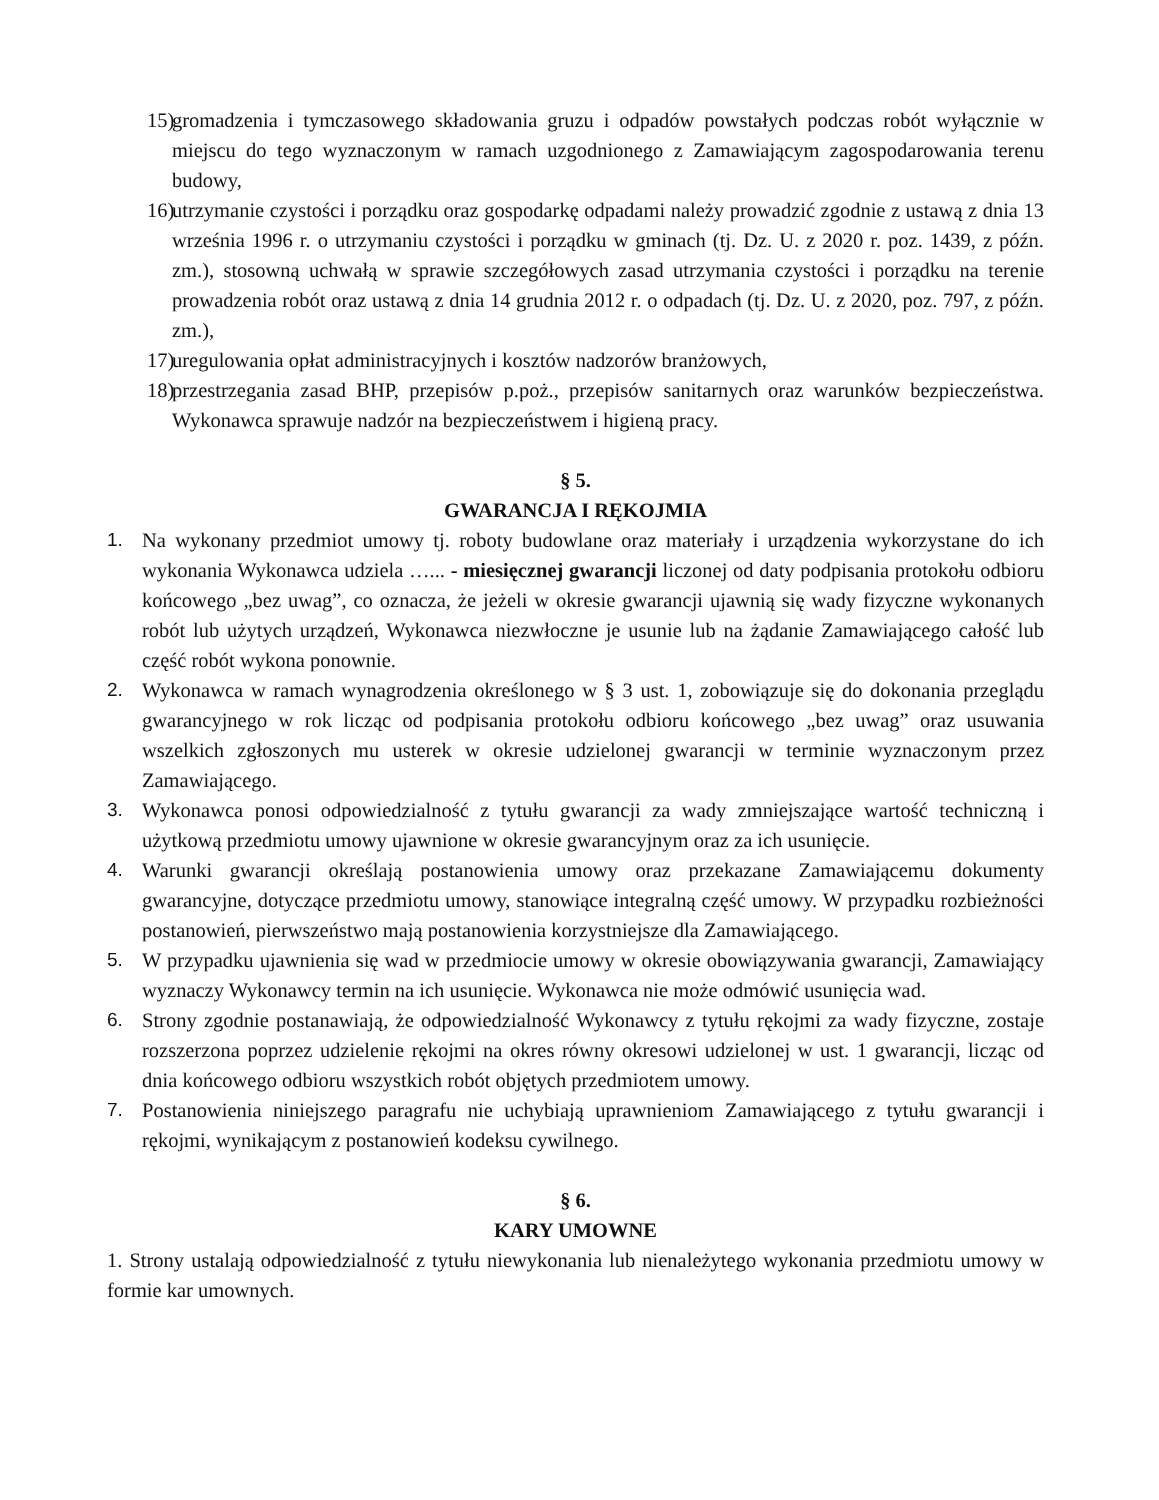15) gromadzenia i tymczasowego składowania gruzu i odpadów powstałych podczas robót wyłącznie w miejscu do tego wyznaczonym w ramach uzgodnionego z Zamawiającym zagospodarowania terenu budowy,
16) utrzymanie czystości i porządku oraz gospodarkę odpadami należy prowadzić zgodnie z ustawą z dnia 13 września 1996 r. o utrzymaniu czystości i porządku w gminach (tj. Dz. U. z 2020 r. poz. 1439, z późn. zm.), stosowną uchwałą w sprawie szczegółowych zasad utrzymania czystości i porządku na terenie prowadzenia robót oraz ustawą z dnia 14 grudnia 2012 r. o odpadach (tj. Dz. U. z 2020, poz. 797, z późn. zm.),
17) uregulowania opłat administracyjnych i kosztów nadzorów branżowych,
18) przestrzegania zasad BHP, przepisów p.poż., przepisów sanitarnych oraz warunków bezpieczeństwa. Wykonawca sprawuje nadzór na bezpieczeństwem i higieną pracy.
§ 5.
GWARANCJA I RĘKOJMIA
1. Na wykonany przedmiot umowy tj. roboty budowlane oraz materiały i urządzenia wykorzystane do ich wykonania Wykonawca udziela …... - miesięcznej gwarancji liczonej od daty podpisania protokołu odbioru końcowego „bez uwag”, co oznacza, że jeżeli w okresie gwarancji ujawnią się wady fizyczne wykonanych robót lub użytych urządzeń, Wykonawca niezwłoczne je usunie lub na żądanie Zamawiającego całość lub część robót wykona ponownie.
2. Wykonawca w ramach wynagrodzenia określonego w § 3 ust. 1, zobowiązuje się do dokonania przeglądu gwarancyjnego w rok licząc od podpisania protokołu odbioru końcowego „bez uwag” oraz usuwania wszelkich zgłoszonych mu usterek w okresie udzielonej gwarancji w terminie wyznaczonym przez Zamawiającego.
3. Wykonawca ponosi odpowiedzialność z tytułu gwarancji za wady zmniejszające wartość techniczną i użytkową przedmiotu umowy ujawnione w okresie gwarancyjnym oraz za ich usunięcie.
4. Warunki gwarancji określają postanowienia umowy oraz przekazane Zamawiającemu dokumenty gwarancyjne, dotyczące przedmiotu umowy, stanowiące integralną część umowy. W przypadku rozbieżności postanowień, pierwszeństwo mają postanowienia korzystniejsze dla Zamawiającego.
5. W przypadku ujawnienia się wad w przedmiocie umowy w okresie obowiązywania gwarancji, Zamawiający wyznaczy Wykonawcy termin na ich usunięcie. Wykonawca nie może odmówić usunięcia wad.
6. Strony zgodnie postanawiają, że odpowiedzialność Wykonawcy z tytułu rękojmi za wady fizyczne, zostaje rozszerzona poprzez udzielenie rękojmi na okres równy okresowi udzielonej w ust. 1 gwarancji, licząc od dnia końcowego odbioru wszystkich robót objętych przedmiotem umowy.
7. Postanowienia niniejszego paragrafu nie uchybiają uprawnieniom Zamawiającego z tytułu gwarancji i rękojmi, wynikającym z postanowień kodeksu cywilnego.
§ 6.
KARY UMOWNE
1. Strony ustalają odpowiedzialność z tytułu niewykonania lub nienależytego wykonania przedmiotu umowy w formie kar umownych.